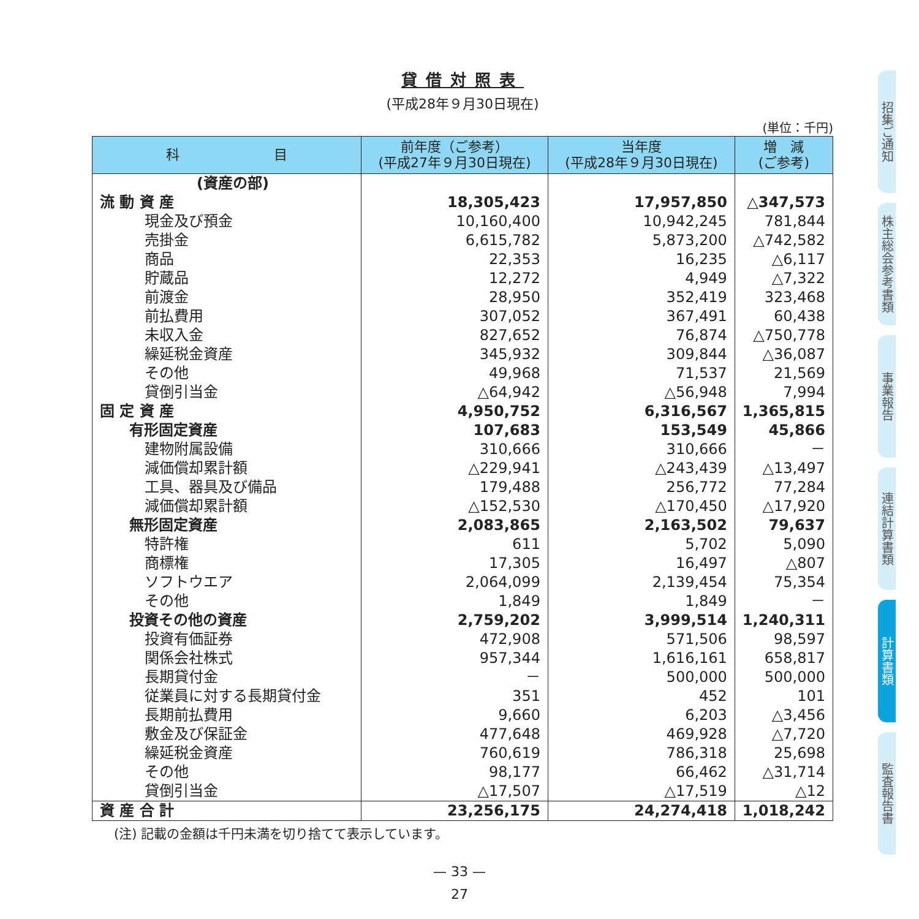貸借対照表
(平成28年９月30日現在)
(単位：千円)
| 科 目 | 前年度（ご参考） (平成27年９月30日現在) | 当年度 (平成28年９月30日現在) | 増 減 (ご参考) |
| --- | --- | --- | --- |
| (資産の部) | | | |
| 流 動 資 産 | 18,305,423 | 17,957,850 | △347,573 |
| 現金及び預金 | 10,160,400 | 10,942,245 | 781,844 |
| 売掛金 | 6,615,782 | 5,873,200 | △742,582 |
| 商品 | 22,353 | 16,235 | △6,117 |
| 貯蔵品 | 12,272 | 4,949 | △7,322 |
| 前渡金 | 28,950 | 352,419 | 323,468 |
| 前払費用 | 307,052 | 367,491 | 60,438 |
| 未収入金 | 827,652 | 76,874 | △750,778 |
| 繰延税金資産 | 345,932 | 309,844 | △36,087 |
| その他 | 49,968 | 71,537 | 21,569 |
| 貸倒引当金 | △64,942 | △56,948 | 7,994 |
| 固 定 資 産 | 4,950,752 | 6,316,567 | 1,365,815 |
| 有形固定資産 | 107,683 | 153,549 | 45,866 |
| 建物附属設備 | 310,666 | 310,666 | － |
| 減価償却累計額 | △229,941 | △243,439 | △13,497 |
| 工具、器具及び備品 | 179,488 | 256,772 | 77,284 |
| 減価償却累計額 | △152,530 | △170,450 | △17,920 |
| 無形固定資産 | 2,083,865 | 2,163,502 | 79,637 |
| 特許権 | 611 | 5,702 | 5,090 |
| 商標権 | 17,305 | 16,497 | △807 |
| ソフトウエア | 2,064,099 | 2,139,454 | 75,354 |
| その他 | 1,849 | 1,849 | － |
| 投資その他の資産 | 2,759,202 | 3,999,514 | 1,240,311 |
| 投資有価証券 | 472,908 | 571,506 | 98,597 |
| 関係会社株式 | 957,344 | 1,616,161 | 658,817 |
| 長期貸付金 | － | 500,000 | 500,000 |
| 従業員に対する長期貸付金 | 351 | 452 | 101 |
| 長期前払費用 | 9,660 | 6,203 | △3,456 |
| 敷金及び保証金 | 477,648 | 469,928 | △7,720 |
| 繰延税金資産 | 760,619 | 786,318 | 25,698 |
| その他 | 98,177 | 66,462 | △31,714 |
| 貸倒引当金 | △17,507 | △17,519 | △12 |
| 資 産 合 計 | 23,256,175 | 24,274,418 | 1,018,242 |
(注) 記載の金額は千円未満を切り捨てて表示しています。
— 33 —
27
招集ご通知
株主総会参考書類
事業報告
連結計算書類
計算書類
監査報告書